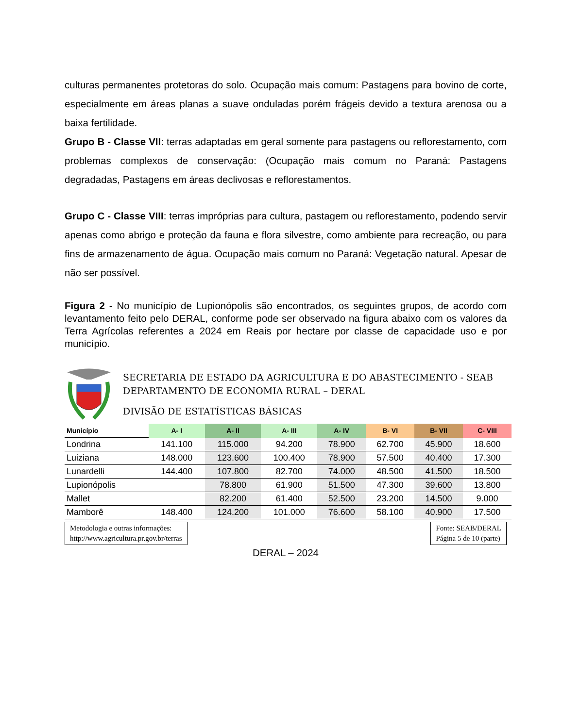culturas permanentes protetoras do solo. Ocupação mais comum: Pastagens para bovino de corte, especialmente em áreas planas a suave onduladas porém frágeis devido a textura arenosa ou a baixa fertilidade.
Grupo B - Classe VII: terras adaptadas em geral somente para pastagens ou reflorestamento, com problemas complexos de conservação: (Ocupação mais comum no Paraná: Pastagens degradadas, Pastagens em áreas declivosas e reflorestamentos.
Grupo C - Classe VIII: terras impróprias para cultura, pastagem ou reflorestamento, podendo servir apenas como abrigo e proteção da fauna e flora silvestre, como ambiente para recreação, ou para fins de armazenamento de água. Ocupação mais comum no Paraná: Vegetação natural. Apesar de não ser possível.
Figura 2 - No município de Lupionópolis são encontrados, os seguintes grupos, de acordo com levantamento feito pelo DERAL, conforme pode ser observado na figura abaixo com os valores da Terra Agrícolas referentes a 2024 em Reais por hectare por classe de capacidade uso e por município.
SECRETARIA DE ESTADO DA AGRICULTURA E DO ABASTECIMENTO - SEAB
DEPARTAMENTO DE ECONOMIA RURAL – DERAL
DIVISÃO DE ESTATÍSTICAS BÁSICAS
| Município | A- I | A- II | A- III | A- IV | B- VI | B- VII | C- VIII |
| --- | --- | --- | --- | --- | --- | --- | --- |
| Londrina | 141.100 | 115.000 | 94.200 | 78.900 | 62.700 | 45.900 | 18.600 |
| Luiziana | 148.000 | 123.600 | 100.400 | 78.900 | 57.500 | 40.400 | 17.300 |
| Lunardelli | 144.400 | 107.800 | 82.700 | 74.000 | 48.500 | 41.500 | 18.500 |
| Lupionópolis | | 78.800 | 61.900 | 51.500 | 47.300 | 39.600 | 13.800 |
| Mallet | | 82.200 | 61.400 | 52.500 | 23.200 | 14.500 | 9.000 |
| Mamborê | 148.400 | 124.200 | 101.000 | 76.600 | 58.100 | 40.900 | 17.500 |
Metodologia e outras informações:
http://www.agricultura.pr.gov.br/terras
Fonte: SEAB/DERAL
Página 5 de 10 (parte)
DERAL – 2024